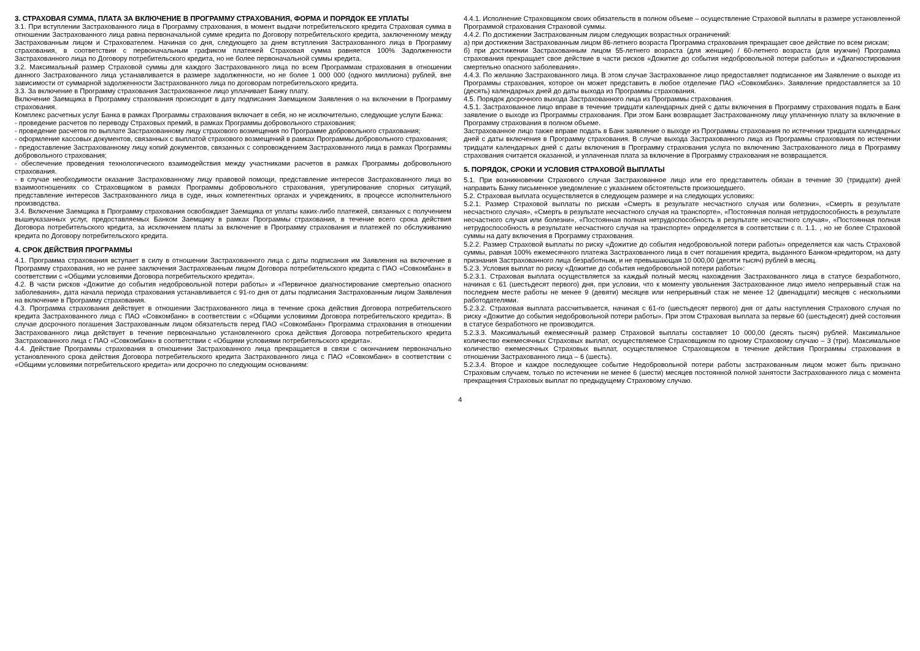3. СТРАХОВАЯ СУММА, ПЛАТА ЗА ВКЛЮЧЕНИЕ В ПРОГРАММУ СТРАХОВАНИЯ, ФОРМА И ПОРЯДОК ЕЕ УПЛАТЫ
3.1. При вступлении Застрахованного лица в Программу страхования, в момент выдачи потребительского кредита Страховая сумма в отношении Застрахованного лица равна первоначальной сумме кредита по Договору потребительского кредита, заключенному между Застрахованным лицом и Страхователем. Начиная со дня, следующего за днем вступления Застрахованного лица в Программу страхования, в соответствии с первоначальным графиком платежей Страховая сумма равняется 100% Задолженности Застрахованного лица по Договору потребительского кредита, но не более первоначальной суммы кредита.
3.2. Максимальный размер Страховой суммы для каждого Застрахованного лица по всем Программам страхования в отношении данного Застрахованного лица устанавливается в размере задолженности, но не более 1 000 000 (одного миллиона) рублей, вне зависимости от суммарной задолженности Застрахованного лица по договорам потребительского кредита.
3.3. За включение в Программу страхования Застрахованное лицо уплачивает Банку плату.
Включение Заемщика в Программу страхования происходит в дату подписания Заемщиком Заявления о на включении в Программу страхования.
Комплекс расчетных услуг Банка в рамках Программы страхования включает в себя, но не исключительно, следующие услуги Банка:
- проведение расчетов по переводу Страховых премий, в рамках Программы добровольного страхования;
- проведение расчетов по выплате Застрахованному лицу страхового возмещения по Программе добровольного страхования;
- оформление кассовых документов, связанных с выплатой страхового возмещений в рамках Программы добровольного страхования;
- предоставление Застрахованному лицу копий документов, связанных с сопровождением Застрахованного лица в рамках Программы добровольного страхования;
- обеспечение проведения технологического взаимодействия между участниками расчетов в рамках Программы добровольного страхования.
- в случае необходимости оказание Застрахованному лицу правовой помощи, представление интересов Застрахованного лица во взаимоотношениях со Страховщиком в рамках Программы добровольного страхования, урегулирование спорных ситуаций, представление интересов Застрахованного лица в суде, иных компетентных органах и учреждениях, в процессе исполнительного производства.
3.4. Включение Заемщика в Программу страхования освобождает Заемщика от уплаты каких-либо платежей, связанных с получением вышеуказанных услуг, предоставляемых Банком Заемщику в рамках Программы страхования, в течение всего срока действия Договора потребительского кредита, за исключением платы за включение в Программу страхования и платежей по обслуживанию кредита по Договору потребительского кредита.
4. СРОК ДЕЙСТВИЯ ПРОГРАММЫ
4.1. Программа страхования вступает в силу в отношении Застрахованного лица с даты подписания им Заявления на включение в Программу страхования, но не ранее заключения Застрахованным лицом Договора потребительского кредита с ПАО «Совкомбанк» в соответствии с «Общими условиями Договора потребительского кредита».
4.2. В части рисков «Дожитие до события недобровольной потери работы» и «Первичное диагностирование смертельно опасного заболевания», дата начала периода страхования устанавливается с 91-го дня от даты подписания Застрахованным лицом Заявления на включение в Программу страхования.
4.3. Программа страхования действует в отношении Застрахованного лица в течение срока действия Договора потребительского кредита Застрахованного лица с ПАО «Совкомбанк» в соответствии с «Общими условиями Договора потребительского кредита». В случае досрочного погашения Застрахованным лицом обязательств перед ПАО «Совкомбанк» Программа страхования в отношении Застрахованного лица действует в течение первоначально установленного срока действия Договора потребительского кредита Застрахованного лица с ПАО «Совкомбанк» в соответствии с «Общими условиями потребительского кредита».
4.4. Действие Программы страхования в отношении Застрахованного лица прекращается в связи с окончанием первоначально установленного срока действия Договора потребительского кредита Застрахованного лица с ПАО «Совкомбанк» в соответствии с «Общими условиями потребительского кредита» или досрочно по следующим основаниям:
4.4.1. Исполнение Страховщиком своих обязательств в полном объеме – осуществление Страховой выплаты в размере установленной Программой страхования Страховой суммы.
4.4.2. По достижении Застрахованным лицом следующих возрастных ограничений:
а) при достижении Застрахованным лицом 86-летнего возраста Программа страхования прекращает свое действие по всем рискам;
б) при достижении Застрахованным лицом 55-летнего возраста (для женщин) / 60-летнего возраста (для мужчин) Программа страхования прекращает свое действие в части рисков «Дожитие до события недобровольной потери работы» и «Диагностирования смертельно опасного заболевания».
4.4.3. По желанию Застрахованного лица. В этом случае Застрахованное лицо предоставляет подписанное им Заявление о выходе из Программы страхования, которое он может представить в любое отделение ПАО «Совкомбанк». Заявление предоставляется за 10 (десять) календарных дней до даты выхода из Программы страхования.
4.5. Порядок досрочного выхода Застрахованного лица из Программы страхования.
4.5.1. Застрахованное лицо вправе в течение тридцати календарных дней с даты включения в Программу страхования подать в Банк заявление о выходе из Программы страхования. При этом Банк возвращает Застрахованному лицу уплаченную плату за включение в Программу страхования в полном объеме.
Застрахованное лицо также вправе подать в Банк заявление о выходе из Программы страхования по истечении тридцати календарных дней с даты включения в Программу страхования. В случае выхода Застрахованного лица из Программы страхования по истечении тридцати календарных дней с даты включения в Программу страхования услуга по включению Застрахованного лица в Программу страхования считается оказанной, и уплаченная плата за включение в Программу страхования не возвращается.
5. ПОРЯДОК, СРОКИ И УСЛОВИЯ СТРАХОВОЙ ВЫПЛАТЫ
5.1. При возникновении Страхового случая Застрахованное лицо или его представитель обязан в течение 30 (тридцати) дней направить Банку письменное уведомление с указанием обстоятельств произошедшего.
5.2. Страховая выплата осуществляется в следующем размере и на следующих условиях:
5.2.1. Размер Страховой выплаты по рискам «Смерть в результате несчастного случая или болезни», «Смерть в результате несчастного случая», «Смерть в результате несчастного случая на транспорте», «Постоянная полная нетрудоспособность в результате несчастного случая или болезни», «Постоянная полная нетрудоспособность в результате несчастного случая», «Постоянная полная нетрудоспособность в результате несчастного случая на транспорте» определяется в соответствии с п. 1.1. , но не более Страховой суммы на дату включения в Программу страхования.
5.2.2. Размер Страховой выплаты по риску «Дожитие до события недобровольной потери работы» определяется как часть Страховой суммы, равная 100% ежемесячного платежа Застрахованного лица в счет погашения кредита, выданного Банком-кредитором, на дату признания Застрахованного лица безработным, и не превышающая 10 000,00 (десяти тысяч) рублей в месяц.
5.2.3. Условия выплат по риску «Дожитие до события недобровольной потери работы»:
5.2.3.1. Страховая выплата осуществляется за каждый полный месяц нахождения Застрахованного лица в статусе безработного, начиная с 61 (шестьдесят первого) дня, при условии, что к моменту увольнения Застрахованное лицо имело непрерывный стаж на последнем месте работы не менее 9 (девяти) месяцев или непрерывный стаж не менее 12 (двенадцати) месяцев с несколькими работодателями.
5.2.3.2. Страховая выплата рассчитывается, начиная с 61-го (шестьдесят первого) дня от даты наступления Страхового случая по риску «Дожитие до события недобровольной потери работы». При этом Страховая выплата за первые 60 (шестьдесят) дней состояния в статусе безработного не производится.
5.2.3.3. Максимальный ежемесячный размер Страховой выплаты составляет 10 000,00 (десять тысяч) рублей. Максимальное количество ежемесячных Страховых выплат, осуществляемое Страховщиком по одному Страховому случаю – 3 (три). Максимальное количество ежемесячных Страховых выплат, осуществляемое Страховщиком в течение действия Программы страхования в отношении Застрахованного лица – 6 (шесть).
5.2.3.4. Второе и каждое последующее событие Недобровольной потери работы застрахованным лицом может быть признано Страховым случаем, только по истечении не менее 6 (шести) месяцев постоянной полной занятости Застрахованного лица с момента прекращения Страховых выплат по предыдущему Страховому случаю.
4